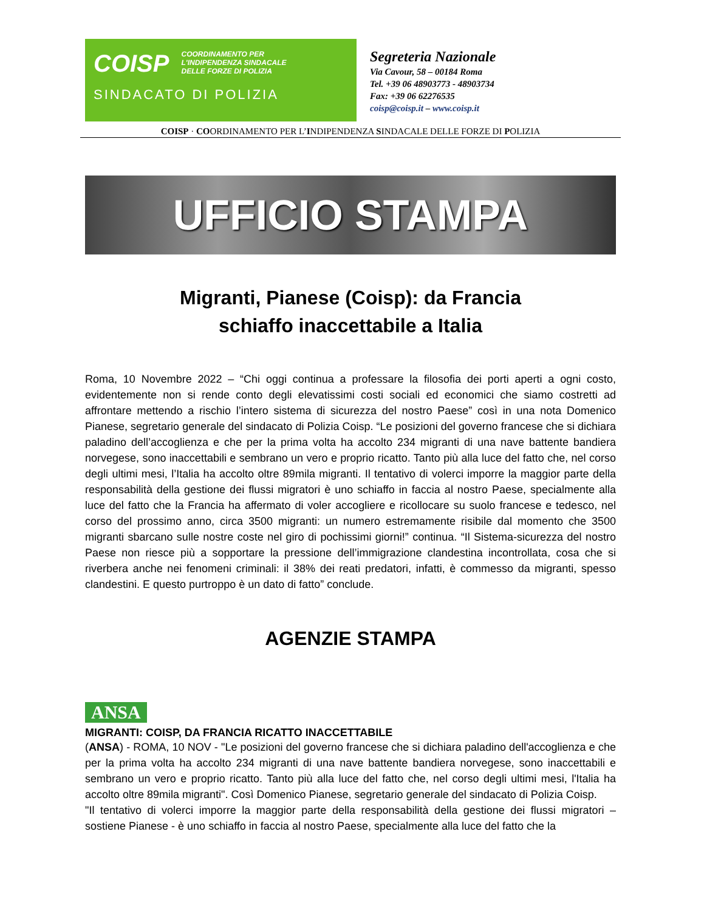COISP COORDINAMENTO PER
L'INDIPENDENZA SINDACALE
DELLE FORZE DI POLIZIA
SINDACATO DI POLIZIA
Segreteria Nazionale
Via Cavour, 58 – 00184 Roma
Tel. +39 06 48903773 - 48903734
Fax: +39 06 62276535
coisp@coisp.it – www.coisp.it
COISP · COORDINAMENTO PER L’INDIPENDENZA SINDACALE DELLE FORZE DI POLIZIA
UFFICIO STAMPA
Migranti, Pianese (Coisp): da Francia
schiaffo inaccettabile a Italia
Roma, 10 Novembre 2022 – “Chi oggi continua a professare la filosofia dei porti aperti a ogni costo, evidentemente non si rende conto degli elevatissimi costi sociali ed economici che siamo costretti ad affrontare mettendo a rischio l’intero sistema di sicurezza del nostro Paese” così in una nota Domenico Pianese, segretario generale del sindacato di Polizia Coisp. “Le posizioni del governo francese che si dichiara paladino dell’accoglienza e che per la prima volta ha accolto 234 migranti di una nave battente bandiera norvegese, sono inaccettabili e sembrano un vero e proprio ricatto. Tanto più alla luce del fatto che, nel corso degli ultimi mesi, l’Italia ha accolto oltre 89mila migranti. Il tentativo di volerci imporre la maggior parte della responsabilità della gestione dei flussi migratori è uno schiaffo in faccia al nostro Paese, specialmente alla luce del fatto che la Francia ha affermato di voler accogliere e ricollocare su suolo francese e tedesco, nel corso del prossimo anno, circa 3500 migranti: un numero estremamente risibile dal momento che 3500 migranti sbarcano sulle nostre coste nel giro di pochissimi giorni!” continua. “Il Sistema-sicurezza del nostro Paese non riesce più a sopportare la pressione dell’immigrazione clandestina incontrollata, cosa che si riverbera anche nei fenomeni criminali: il 38% dei reati predatori, infatti, è commesso da migranti, spesso clandestini. E questo purtroppo è un dato di fatto” conclude.
AGENZIE STAMPA
ANSA
MIGRANTI: COISP, DA FRANCIA RICATTO INACCETTABILE
(ANSA) - ROMA, 10 NOV - "Le posizioni del governo francese che si dichiara paladino dell'accoglienza e che per la prima volta ha accolto 234 migranti di una nave battente bandiera norvegese, sono inaccettabili e sembrano un vero e proprio ricatto. Tanto più alla luce del fatto che, nel corso degli ultimi mesi, l'Italia ha accolto oltre 89mila migranti". Così Domenico Pianese, segretario generale del sindacato di Polizia Coisp.
"Il tentativo di volerci imporre la maggior parte della responsabilità della gestione dei flussi migratori – sostiene Pianese - è uno schiaffo in faccia al nostro Paese, specialmente alla luce del fatto che la